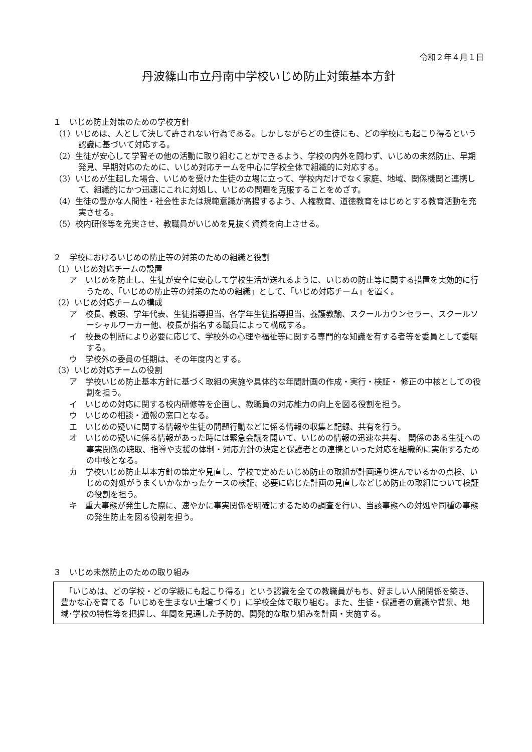令和２年４月１日
丹波篠山市立丹南中学校いじめ防止対策基本方針
１　いじめ防止対策のための学校方針
（1）いじめは、人として決して許されない行為である。しかしながらどの生徒にも、どの学校にも起こり得るという認識に基づいて対応する。
（2）生徒が安心して学習その他の活動に取り組むことができるよう、学校の内外を問わず、いじめの未然防止、早期発見、早期対応のために、いじめ対応チームを中心に学校全体で組織的に対応する。
（3）いじめが生起した場合、いじめを受けた生徒の立場に立って、学校内だけでなく家庭、地域、関係機関と連携して、組織的にかつ迅速にこれに対処し、いじめの問題を克服することをめざす。
（4）生徒の豊かな人間性・社会性または規範意識が高揚するよう、人権教育、道徳教育をはじめとする教育活動を充実させる。
（5）校内研修等を充実させ、教職員がいじめを見抜く資質を向上させる。
２　学校におけるいじめの防止等の対策のための組織と役割
（1）いじめ対応チームの設置
ア　いじめを防止し、生徒が安全に安心して学校生活が送れるように、いじめの防止等に関する措置を実効的に行うため、「いじめの防止等の対策のための組織」として、「いじめ対応チーム」を置く。
（2）いじめ対応チームの構成
ア　校長、教頭、学年代表、生徒指導担当、各学年生徒指導担当、養護教諭、スクールカウンセラー、スクールソーシャルワーカー他、校長が指名する職員によって構成する。
イ　校長の判断により必要に応じて、学校外の心理や福祉等に関する専門的な知識を有する者等を委員として委嘱する。
ウ　学校外の委員の任期は、その年度内とする。
（3）いじめ対応チームの役割
ア　学校いじめ防止基本方針に基づく取組の実施や具体的な年間計画の作成・実行・検証・ 修正の中核としての役割を担う。
イ　いじめの対応に関する校内研修等を企画し、教職員の対応能力の向上を図る役割を担う。
ウ　いじめの相談・通報の窓口となる。
エ　いじめの疑いに関する情報や生徒の問題行動などに係る情報の収集と記録、共有を行う。
オ　いじめの疑いに係る情報があった時には緊急会議を開いて、いじめの情報の迅速な共有、 関係のある生徒への事実関係の聴取、指導や支援の体制・対応方針の決定と保護者との連携といった対応を組織的に実施するための中核となる。
カ　学校いじめ防止基本方針の策定や見直し、学校で定めたいじめ防止の取組が計画通り進んでいるかの点検、いじめの対処がうまくいかなかったケースの検証、必要に応じた計画の見直しなどじめ防止の取組について検証の役割を担う。
キ　重大事態が発生した際に、速やかに事実関係を明確にするための調査を行い、当該事態への対処や同種の事態の発生防止を図る役割を担う。
３　いじめ未然防止のための取り組み
　「いじめは、どの学校・どの学級にも起こり得る」という認識を全ての教職員がもち、好ましい人間関係を築き、豊かな心を育てる「いじめを生まない土壌づくり」に学校全体で取り組む。また、生徒・保護者の意識や背景、地域･学校の特性等を把握し、年間を見通した予防的、開発的な取り組みを計画・実施する。